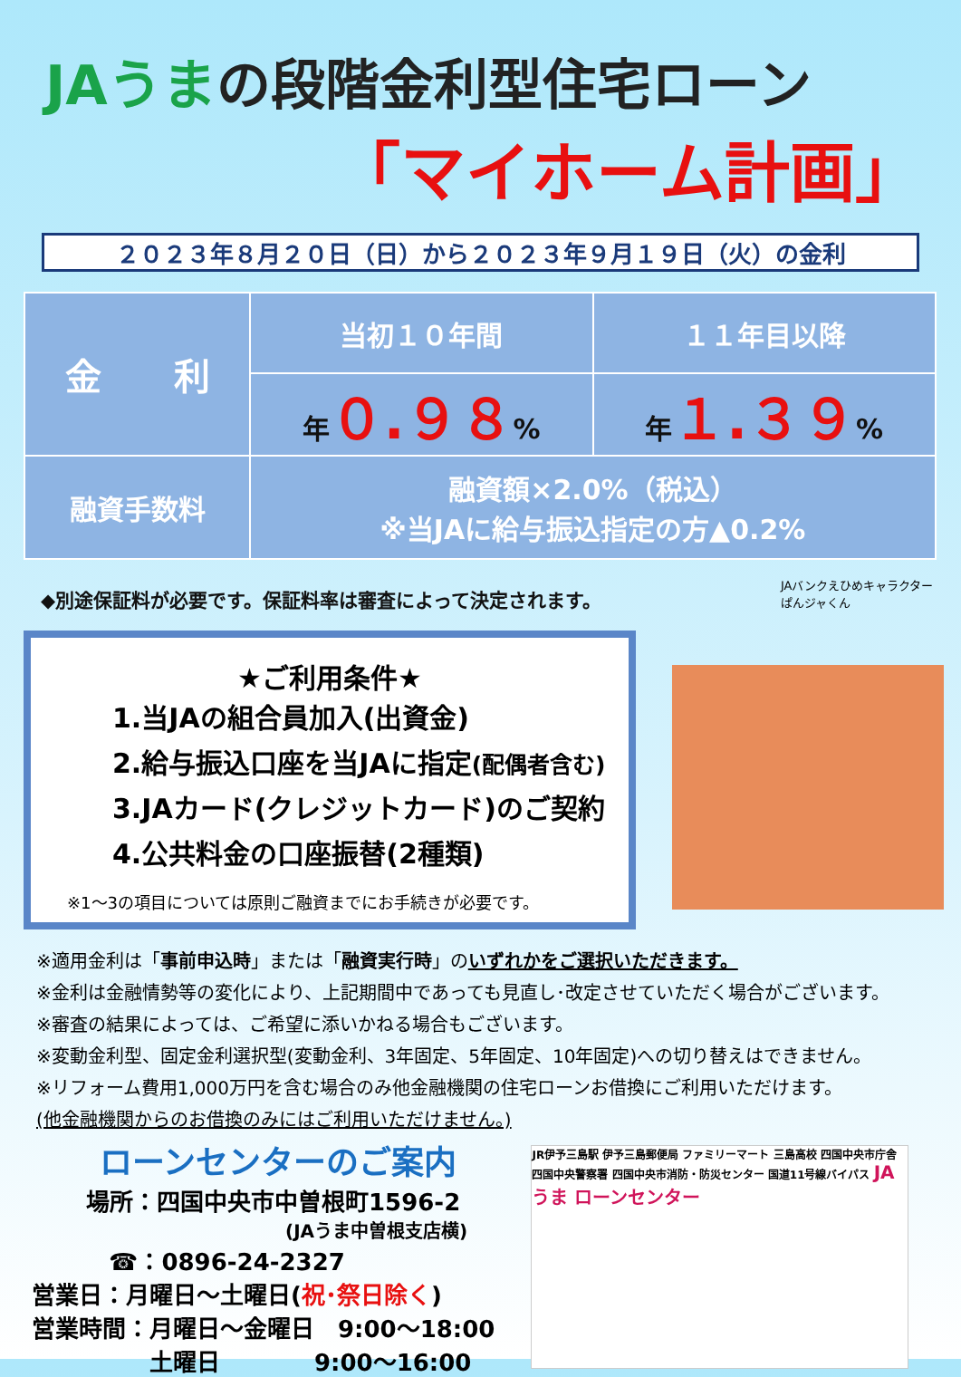JAうまの段階金利型住宅ローン
「マイホーム計画」
２０２３年８月２０日（日）から２０２３年９月１９日（火）の金利
| 金 利 | 当初１０年間 | １１年目以降 |
| --- | --- | --- |
| | 年 ０.９８ % | 年 １.３９ % |
| 融資手数料 | 融資額×2.0%（税込） ※当JAに給与振込指定の方▲0.2% | |
◆別途保証料が必要です。保証料率は審査によって決定されます。
★ご利用条件★
1.当JAの組合員加入(出資金)
2.給与振込口座を当JAに指定(配偶者含む)
3.JAカード(クレジットカード)のご契約
4.公共料金の口座振替(2種類)
※1～3の項目については原則ご融資までにお手続きが必要です。
JAバンクえひめキャラクター
ぱんジャくん
※適用金利は「事前申込時」または「融資実行時」のいずれかをご選択いただきます。
※金利は金融情勢等の変化により、上記期間中であっても見直し･改定させていただく場合がございます。
※審査の結果によっては、ご希望に添いかねる場合もございます。
※変動金利型、固定金利選択型(変動金利、3年固定、5年固定、10年固定)への切り替えはできません。
※リフォーム費用1,000万円を含む場合のみ他金融機関の住宅ローンお借換にご利用いただけます。
(他金融機関からのお借換のみにはご利用いただけません。)
ローンセンターのご案内
場所：四国中央市中曽根町1596-2
(JAうま中曽根支店横)
☎：0896-24-2327
営業日：月曜日～土曜日(祝･祭日除く)
営業時間：月曜日～金曜日　9:00～18:00
土曜日　　　　9:00～16:00
JR伊予三島駅 伊予三島郵便局 ファミリーマート 三島高校 四国中央市庁舎 四国中央警察署 四国中央市消防・防災センター 国道11号線バイパス JAうま ローンセンター